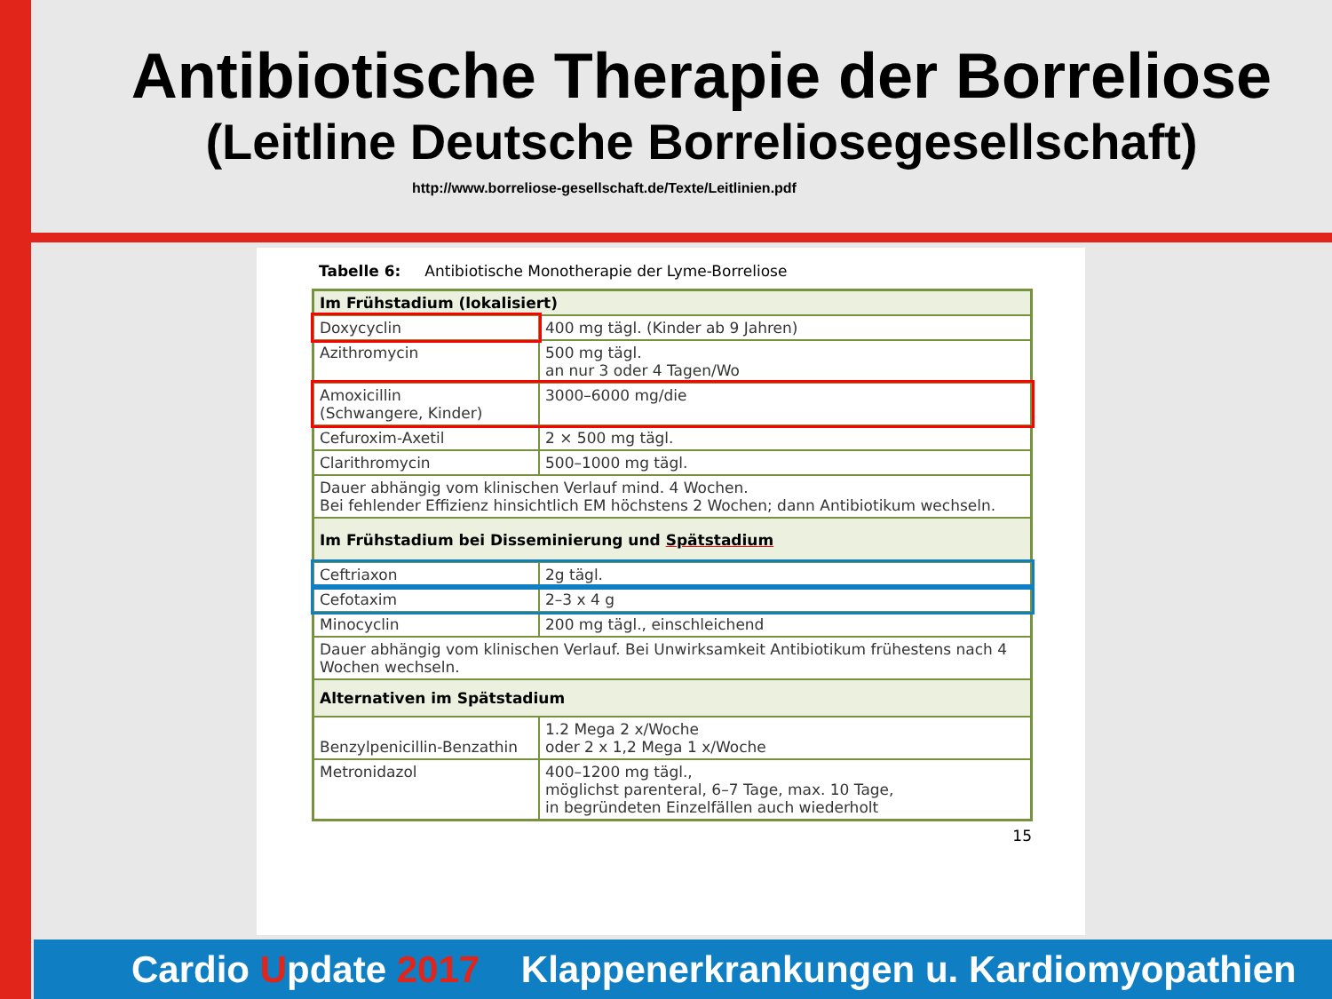Antibiotische Therapie der Borreliose
(Leitline Deutsche Borreliosegesellschaft)
http://www.borreliose-gesellschaft.de/Texte/Leitlinien.pdf
Tabelle 6: Antibiotische Monotherapie der Lyme-Borreliose
| Im Frühstadium (lokalisiert) | |
| Doxycyclin | 400 mg tägl. (Kinder ab 9 Jahren) |
| Azithromycin | 500 mg tägl. an nur 3 oder 4 Tagen/Wo |
| Amoxicillin (Schwangere, Kinder) | 3000–6000 mg/die |
| Cefuroxim-Axetil | 2 × 500 mg tägl. |
| Clarithromycin | 500–1000 mg tägl. |
| Dauer abhängig vom klinischen Verlauf mind. 4 Wochen. Bei fehlender Effizienz hinsichtlich EM höchstens 2 Wochen; dann Antibiotikum wechseln. | |
| Im Frühstadium bei Disseminierung und Spätstadium | |
| Ceftriaxon | 2g tägl. |
| Cefotaxim | 2–3 x 4 g |
| Minocyclin | 200 mg tägl., einschleichend |
| Dauer abhängig vom klinischen Verlauf. Bei Unwirksamkeit Antibiotikum frühestens nach 4 Wochen wechseln. | |
| Alternativen im Spätstadium | |
| Benzylpenicillin-Benzathin | 1.2 Mega 2 x/Woche oder 2 x 1,2 Mega 1 x/Woche |
| Metronidazol | 400–1200 mg tägl., möglichst parenteral, 6–7 Tage, max. 10 Tage, in begründeten Einzelfällen auch wiederholt |
15
Cardio Update 2017 Klappenerkrankungen u. Kardiomyopathien